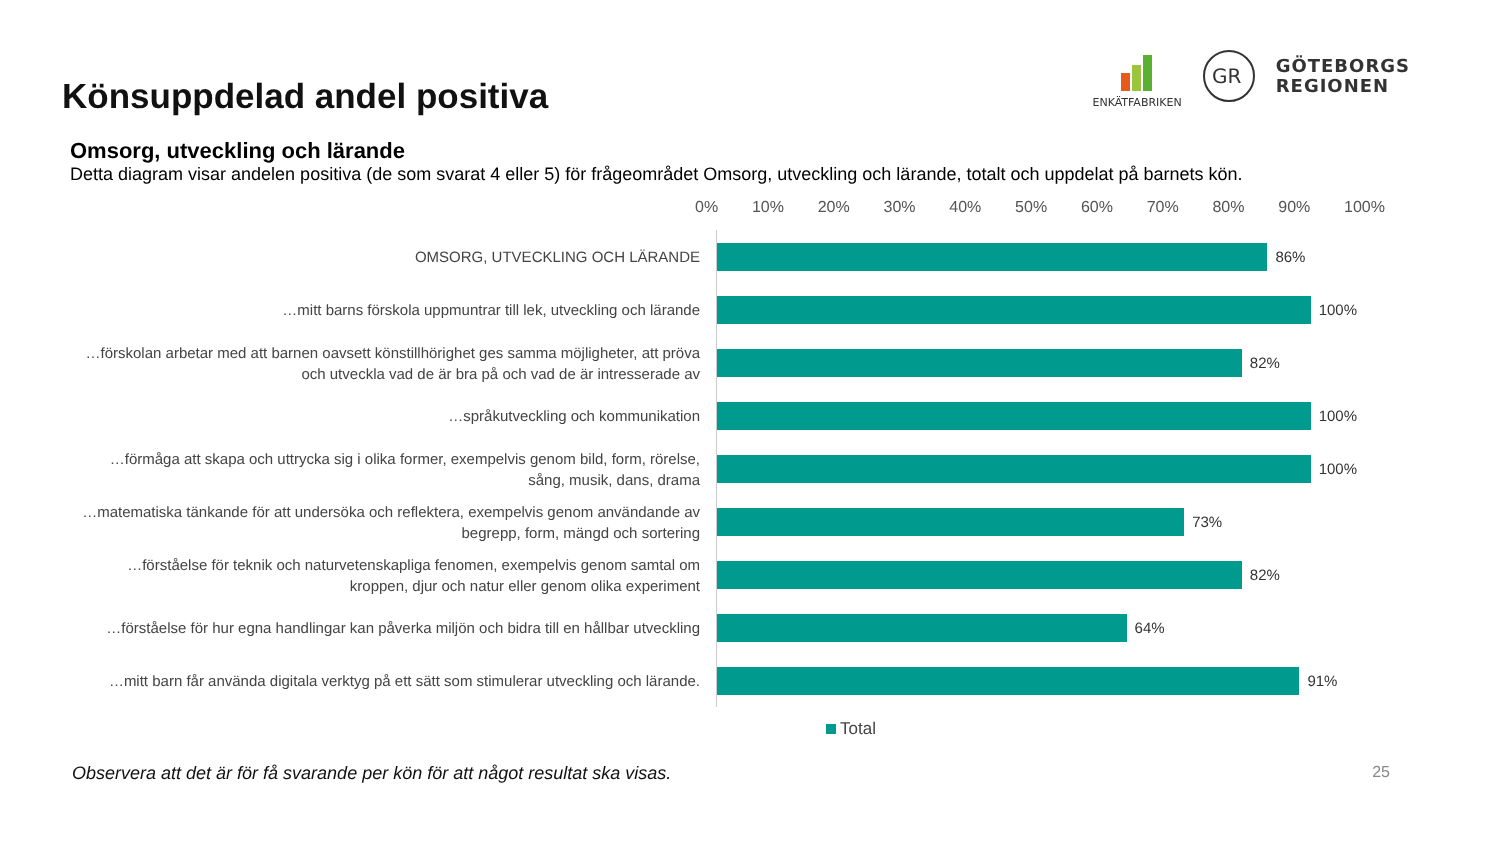Könsuppdelad andel positiva
ENKÄTFABRIKEN
GR
GÖTEBORGS
REGIONEN
Omsorg, utveckling och lärande
Detta diagram visar andelen positiva (de som svarat 4 eller 5) för frågeområdet Omsorg, utveckling och lärande, totalt och uppdelat på barnets kön.
0% 10% 20% 30% 40% 50% 60% 70% 80% 90% 100%
OMSORG, UTVECKLING OCH LÄRANDE
86%
…mitt barns förskola uppmuntrar till lek, utveckling och lärande
100%
…förskolan arbetar med att barnen oavsett könstillhörighet ges samma möjligheter, att pröva och utveckla vad de är bra på och vad de är intresserade av
82%
…språkutveckling och kommunikation
100%
…förmåga att skapa och uttrycka sig i olika former, exempelvis genom bild, form, rörelse, sång, musik, dans, drama
100%
…matematiska tänkande för att undersöka och reflektera, exempelvis genom användande av begrepp, form, mängd och sortering
73%
…förståelse för teknik och naturvetenskapliga fenomen, exempelvis genom samtal om kroppen, djur och natur eller genom olika experiment
82%
…förståelse för hur egna handlingar kan påverka miljön och bidra till en hållbar utveckling
64%
…mitt barn får använda digitala verktyg på ett sätt som stimulerar utveckling och lärande.
91%
Total
Observera att det är för få svarande per kön för att något resultat ska visas. 25